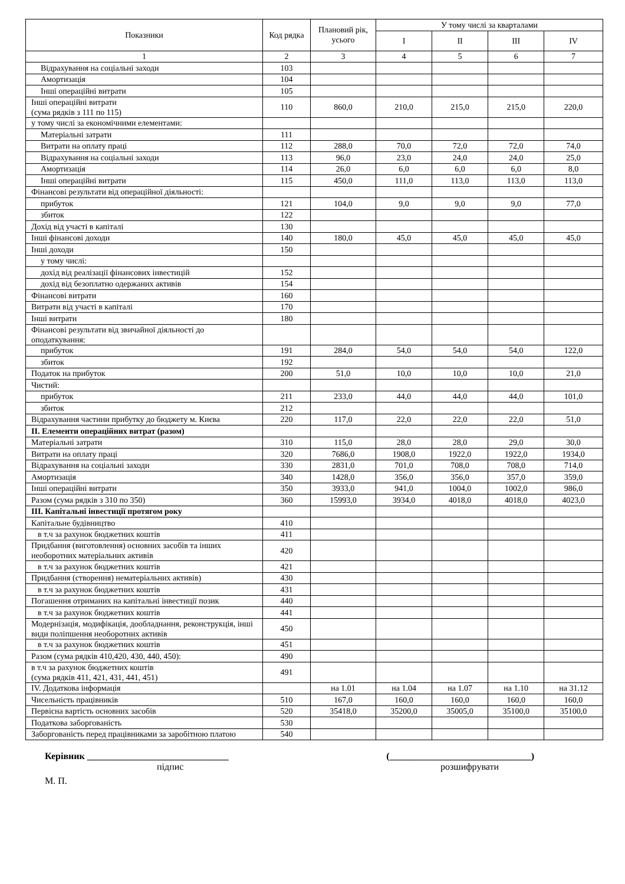| Показники | Код рядка | Плановий рік, усього | У тому числі за кварталами | | | |
| --- | --- | --- | --- | --- | --- | --- |
| | | | I | II | III | IV |
| 1 | 2 | 3 | 4 | 5 | 6 | 7 |
| Відрахування на соціальні заходи | 103 | | | | | |
| Амортизація | 104 | | | | | |
| Інші операційні витрати | 105 | | | | | |
| Інші операційні витрати (сума рядків з 111 по 115) | 110 | 860,0 | 210,0 | 215,0 | 215,0 | 220,0 |
| у тому числі за економічними елементами: | | | | | | |
| Матеріальні затрати | 111 | | | | | |
| Витрати на оплату праці | 112 | 288,0 | 70,0 | 72,0 | 72,0 | 74,0 |
| Відрахування на соціальні заходи | 113 | 96,0 | 23,0 | 24,0 | 24,0 | 25,0 |
| Амортизація | 114 | 26,0 | 6,0 | 6,0 | 6,0 | 8,0 |
| Інші операційні витрати | 115 | 450,0 | 111,0 | 113,0 | 113,0 | 113,0 |
| Фінансові результати від операційної діяльності: | | | | | | |
| прибуток | 121 | 104,0 | 9,0 | 9,0 | 9,0 | 77,0 |
| збиток | 122 | | | | | |
| Дохід від участі в капіталі | 130 | | | | | |
| Інші фінансові доходи | 140 | 180,0 | 45,0 | 45,0 | 45,0 | 45,0 |
| Інші доходи | 150 | | | | | |
| у тому числі: | | | | | | |
| дохід від реалізації фінансових інвестицій | 152 | | | | | |
| дохід від безоплатно одержаних активів | 154 | | | | | |
| Фінансові витрати | 160 | | | | | |
| Витрати від участі в капіталі | 170 | | | | | |
| Інші витрати | 180 | | | | | |
| Фінансові результати від звичайної діяльності до оподаткування: | | | | | | |
| прибуток | 191 | 284,0 | 54,0 | 54,0 | 54,0 | 122,0 |
| збиток | 192 | | | | | |
| Податок на прибуток | 200 | 51,0 | 10,0 | 10,0 | 10,0 | 21,0 |
| Чистий: | | | | | | |
| прибуток | 211 | 233,0 | 44,0 | 44,0 | 44,0 | 101,0 |
| збиток | 212 | | | | | |
| Відрахування частини прибутку до бюджету м. Києва | 220 | 117,0 | 22,0 | 22,0 | 22,0 | 51,0 |
| II. Елементи операційних витрат (разом) | | | | | | |
| Матеріальні затрати | 310 | 115,0 | 28,0 | 28,0 | 29,0 | 30,0 |
| Витрати на оплату праці | 320 | 7686,0 | 1908,0 | 1922,0 | 1922,0 | 1934,0 |
| Відрахування на соціальні заходи | 330 | 2831,0 | 701,0 | 708,0 | 708,0 | 714,0 |
| Амортизація | 340 | 1428,0 | 356,0 | 356,0 | 357,0 | 359,0 |
| Інші операційні витрати | 350 | 3933,0 | 941,0 | 1004,0 | 1002,0 | 986,0 |
| Разом (сума рядків з 310 по 350) | 360 | 15993,0 | 3934,0 | 4018,0 | 4018,0 | 4023,0 |
| III. Капітальні інвестиції протягом року | | | | | | |
| Капітальне будівництво | 410 | | | | | |
| в т.ч за рахунок бюджетних коштів | 411 | | | | | |
| Придбання (виготовлення) основних засобів та інших необоротних матеріальних активів | 420 | | | | | |
| в т.ч за рахунок бюджетних коштів | 421 | | | | | |
| Придбання (створення) нематеріальних активів) | 430 | | | | | |
| в т.ч за рахунок бюджетних коштів | 431 | | | | | |
| Погашення отриманих на капітальні інвестиції позик | 440 | | | | | |
| в т.ч за рахунок бюджетних коштів | 441 | | | | | |
| Модернізація, модифікація, дообладнання, реконструкція, інші види поліпшення необоротних активів | 450 | | | | | |
| в т.ч за рахунок бюджетних коштів | 451 | | | | | |
| Разом (сума рядків 410,420, 430, 440, 450): | 490 | | | | | |
| в т.ч за рахунок бюджетних коштів (сума рядків 411, 421, 431, 441, 451) | 491 | | | | | |
| IV. Додаткова інформація | | на 1.01 | на 1.04 | на 1.07 | на 1.10 | на 31.12 |
| Чисельність працівників | 510 | 167,0 | 160,0 | 160,0 | 160,0 | 160,0 |
| Первісна вартість основних засобів | 520 | 35418,0 | 35200,0 | 35005,0 | 35100,0 | 35100,0 |
| Податкова заборгованість | 530 | | | | | |
| Заборгованість перед працівниками за заробітною платою | 540 | | | | | |
Керівник ______________________________ (______________________________)
підпис розшифрувати
М. П.